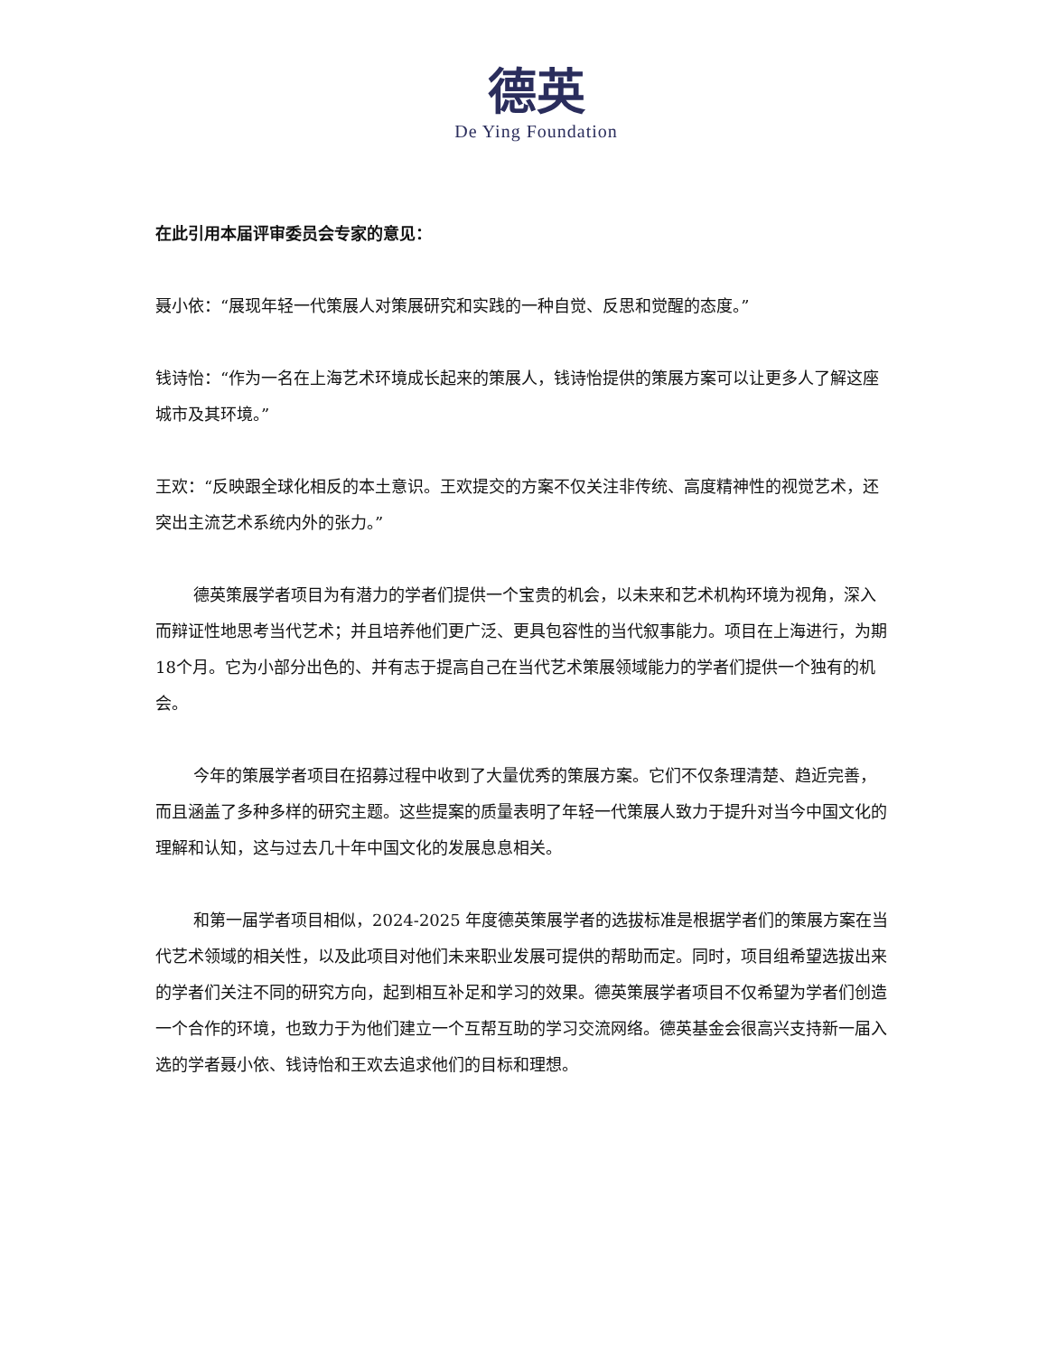德英
De Ying Foundation
在此引用本届评审委员会专家的意见：
聂小依：“展现年轻一代策展人对策展研究和实践的一种自觉、反思和觉醒的态度。”
钱诗怡：“作为一名在上海艺术环境成长起来的策展人，钱诗怡提供的策展方案可以让更多人了解这座城市及其环境。”
王欢：“反映跟全球化相反的本土意识。王欢提交的方案不仅关注非传统、高度精神性的视觉艺术，还突出主流艺术系统内外的张力。”
德英策展学者项目为有潜力的学者们提供一个宝贵的机会，以未来和艺术机构环境为视角，深入而辩证性地思考当代艺术；并且培养他们更广泛、更具包容性的当代叙事能力。项目在上海进行，为期18个月。它为小部分出色的、并有志于提高自己在当代艺术策展领域能力的学者们提供一个独有的机会。
今年的策展学者项目在招募过程中收到了大量优秀的策展方案。它们不仅条理清楚、趋近完善，而且涵盖了多种多样的研究主题。这些提案的质量表明了年轻一代策展人致力于提升对当今中国文化的理解和认知，这与过去几十年中国文化的发展息息相关。
和第一届学者项目相似，2024-2025 年度德英策展学者的选拔标准是根据学者们的策展方案在当代艺术领域的相关性，以及此项目对他们未来职业发展可提供的帮助而定。同时，项目组希望选拔出来的学者们关注不同的研究方向，起到相互补足和学习的效果。德英策展学者项目不仅希望为学者们创造一个合作的环境，也致力于为他们建立一个互帮互助的学习交流网络。德英基金会很高兴支持新一届入选的学者聂小依、钱诗怡和王欢去追求他们的目标和理想。